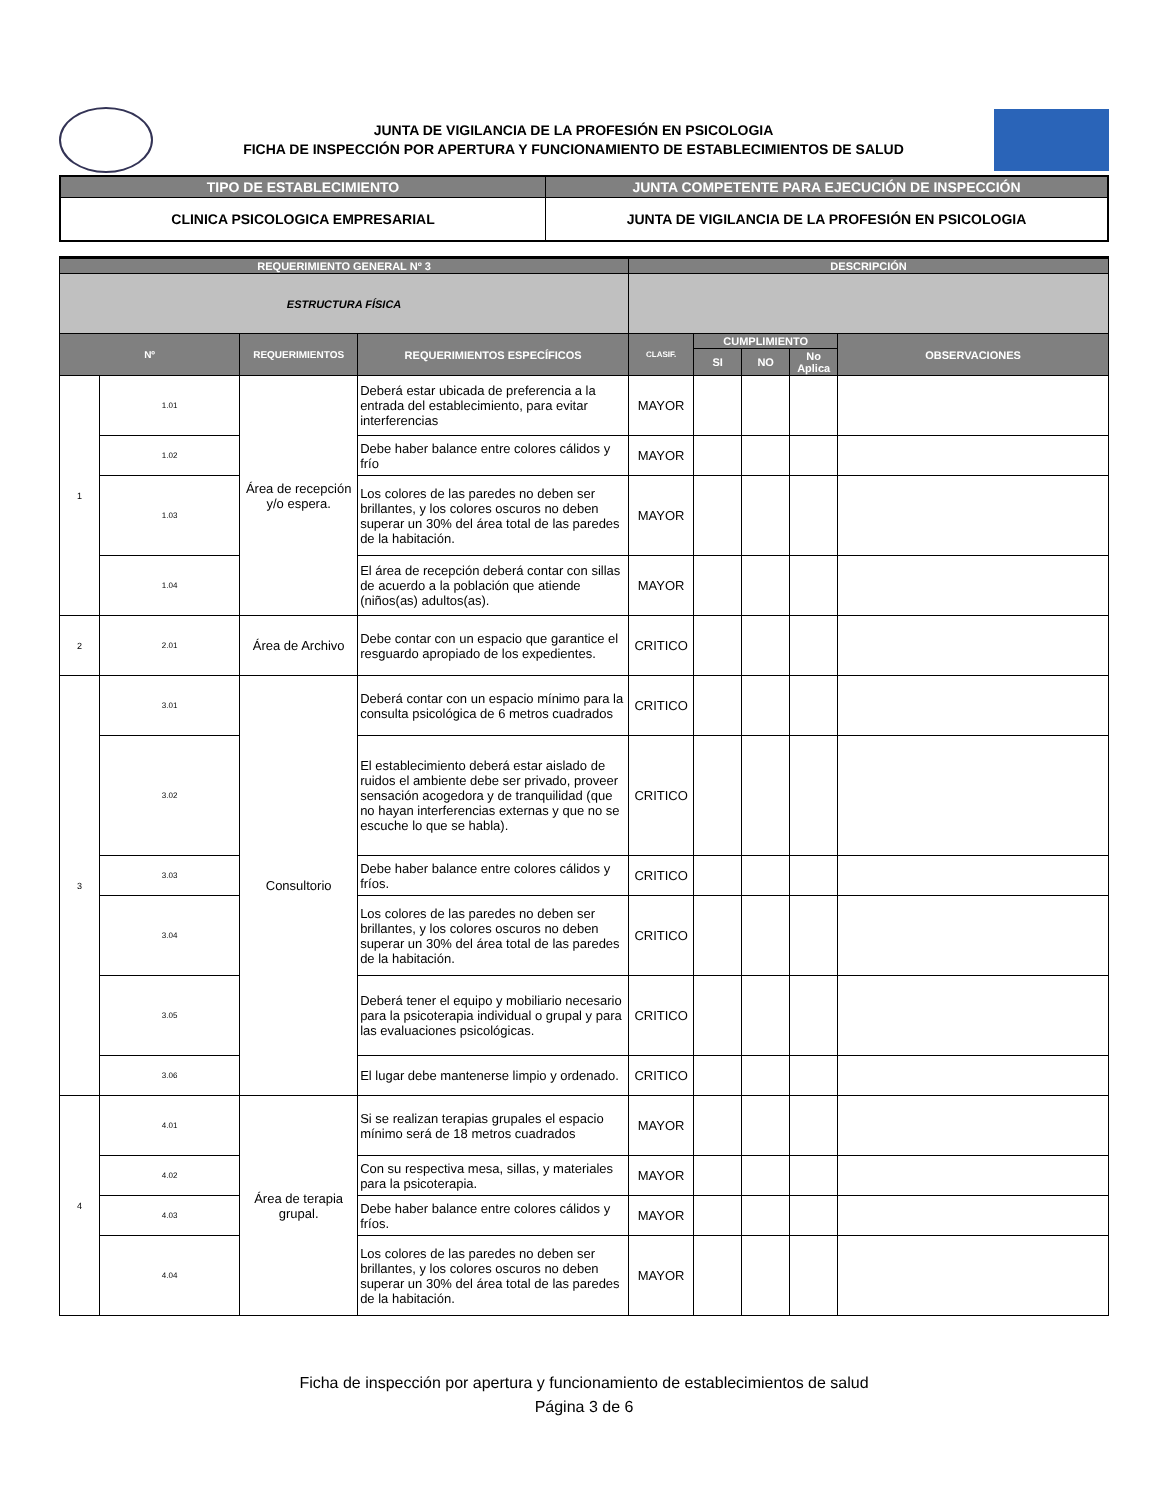JUNTA DE VIGILANCIA DE LA PROFESIÓN EN PSICOLOGIA
FICHA DE INSPECCIÓN POR APERTURA Y FUNCIONAMIENTO DE ESTABLECIMIENTOS DE SALUD
| TIPO DE ESTABLECIMIENTO | JUNTA COMPETENTE PARA EJECUCIÓN DE INSPECCIÓN |
| CLINICA PSICOLOGICA EMPRESARIAL | JUNTA DE VIGILANCIA DE LA PROFESIÓN EN PSICOLOGIA |
| REQUERIMIENTO GENERAL Nº 3 | | | | DESCRIPCIÓN | | | | |
| ESTRUCTURA FÍSICA | | | | | | | | |
| Nº | | REQUERIMIENTOS | REQUERIMIENTOS ESPECÍFICOS | CLASIF. | CUMPLIMIENTO | | | OBSERVACIONES |
| | | | | | SI | NO | No Aplica | |
| 1 | 1.01 | Área de recepción y/o espera. | Deberá estar ubicada de preferencia a la entrada del establecimiento, para evitar interferencias | MAYOR | | | | |
| | 1.02 | | Debe haber balance entre colores cálidos y frío | MAYOR | | | | |
| | 1.03 | | Los colores de las paredes no deben ser brillantes, y los colores oscuros no deben superar un 30% del área total de las paredes de la habitación. | MAYOR | | | | |
| | 1.04 | | El área de recepción deberá contar con sillas de acuerdo a la población que atiende (niños(as) adultos(as). | MAYOR | | | | |
| 2 | 2.01 | Área de Archivo | Debe contar con un espacio que garantice el resguardo apropiado de los expedientes. | CRITICO | | | | |
| 3 | 3.01 | Consultorio | Deberá contar con un espacio mínimo para la consulta psicológica de 6 metros cuadrados | CRITICO | | | | |
| | 3.02 | | El establecimiento deberá estar aislado de ruidos el ambiente debe ser privado, proveer sensación acogedora y de tranquilidad (que no hayan interferencias externas y que no se escuche lo que se habla). | CRITICO | | | | |
| | 3.03 | | Debe haber balance entre colores cálidos y fríos. | CRITICO | | | | |
| | 3.04 | | Los colores de las paredes no deben ser brillantes, y los colores oscuros no deben superar un 30% del área total de las paredes de la habitación. | CRITICO | | | | |
| | 3.05 | | Deberá tener el equipo y mobiliario necesario para la psicoterapia individual o grupal y para las evaluaciones psicológicas. | CRITICO | | | | |
| | 3.06 | | El lugar debe mantenerse limpio y ordenado. | CRITICO | | | | |
| 4 | 4.01 | Área de terapia grupal. | Si se realizan terapias grupales el espacio mínimo será de 18 metros cuadrados | MAYOR | | | | |
| | 4.02 | | Con su respectiva mesa, sillas, y materiales para la psicoterapia. | MAYOR | | | | |
| | 4.03 | | Debe haber balance entre colores cálidos y fríos. | MAYOR | | | | |
| | 4.04 | | Los colores de las paredes no deben ser brillantes, y los colores oscuros no deben superar un 30% del área total de las paredes de la habitación. | MAYOR | | | | |
Ficha de inspección por apertura y funcionamiento de establecimientos de salud
Página 3 de 6